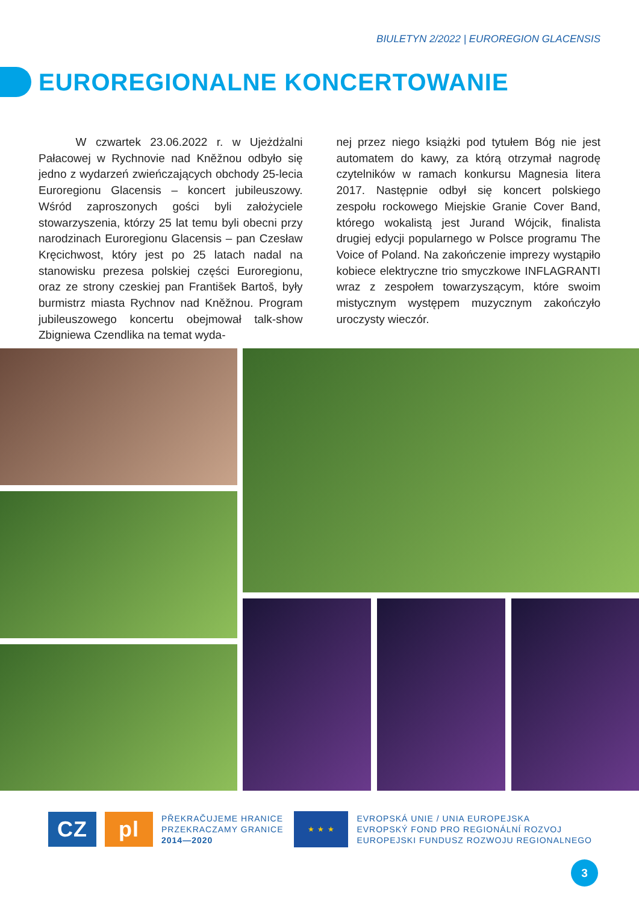BIULETYN 2/2022 | EUROREGION GLACENSIS
EUROREGIONALNE KONCERTOWANIE
W czwartek 23.06.2022 r. w Ujeżdżalni Pałacowej w Rychnovie nad Kněžnou odbyło się jedno z wydarzeń zwieńczających obchody 25-lecia Euroregionu Glacensis – koncert jubileuszowy. Wśród zaproszonych gości byli założyciele stowarzyszenia, którzy 25 lat temu byli obecni przy narodzinach Euroregionu Glacensis – pan Czesław Kręcichwost, który jest po 25 latach nadal na stanowisku prezesa polskiej części Euroregionu, oraz ze strony czeskiej pan František Bartoš, były burmistrz miasta Rychnov nad Kněžnou. Program jubileuszowego koncertu obejmował talk-show Zbigniewa Czendlika na temat wyda-
nej przez niego książki pod tytułem Bóg nie jest automatem do kawy, za którą otrzymał nagrodę czytelników w ramach konkursu Magnesia litera 2017. Następnie odbył się koncert polskiego zespołu rockowego Miejskie Granie Cover Band, którego wokalistą jest Jurand Wójcik, finalista drugiej edycji popularnego w Polsce programu The Voice of Poland. Na zakończenie imprezy wystąpiło kobiece elektryczne trio smyczkowe INFLAGRANTI wraz z zespołem towarzyszącym, które swoim mistycznym występem muzycznym zakończyło uroczysty wieczór.
CZ pl
PŘEKRAČUJEME HRANICE
PRZEKRACZAMY GRANICE
2014—2020
★ ★ ★
EVROPSKÁ UNIE / UNIA EUROPEJSKA
EVROPSKÝ FOND PRO REGIONÁLNÍ ROZVOJ
EUROPEJSKI FUNDUSZ ROZWOJU REGIONALNEGO
3